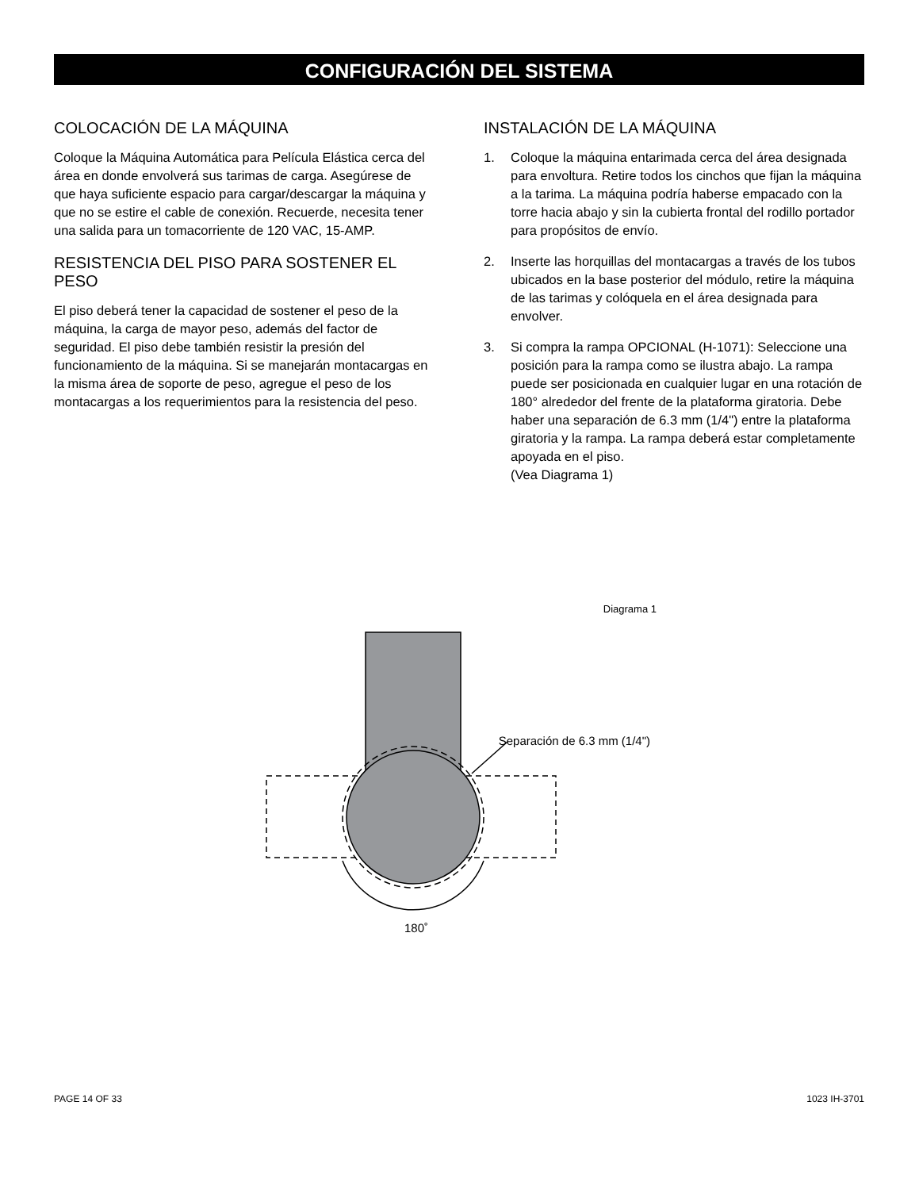CONFIGURACIÓN DEL SISTEMA
COLOCACIÓN DE LA MÁQUINA
Coloque la Máquina Automática para Película Elástica cerca del área en donde envolverá sus tarimas de carga. Asegúrese de que haya suficiente espacio para cargar/descargar la máquina y que no se estire el cable de conexión. Recuerde, necesita tener una salida para un tomacorriente de 120 VAC, 15-AMP.
RESISTENCIA DEL PISO PARA SOSTENER EL PESO
El piso deberá tener la capacidad de sostener el peso de la máquina, la carga de mayor peso, además del factor de seguridad. El piso debe también resistir la presión del funcionamiento de la máquina. Si se manejarán montacargas en la misma área de soporte de peso, agregue el peso de los montacargas a los requerimientos para la resistencia del peso.
INSTALACIÓN DE LA MÁQUINA
1. Coloque la máquina entarimada cerca del área designada para envoltura. Retire todos los cinchos que fijan la máquina a la tarima. La máquina podría haberse empacado con la torre hacia abajo y sin la cubierta frontal del rodillo portador para propósitos de envío.
2. Inserte las horquillas del montacargas a través de los tubos ubicados en la base posterior del módulo, retire la máquina de las tarimas y colóquela en el área designada para envolver.
3. Si compra la rampa OPCIONAL (H-1071): Seleccione una posición para la rampa como se ilustra abajo. La rampa puede ser posicionada en cualquier lugar en una rotación de 180° alrededor del frente de la plataforma giratoria. Debe haber una separación de 6.3 mm (1/4") entre la plataforma giratoria y la rampa. La rampa deberá estar completamente apoyada en el piso.
(Vea Diagrama 1)
Diagrama 1
Separación de 6.3 mm (1/4")
180˚
PAGE 14 OF 33 1023 IH-3701